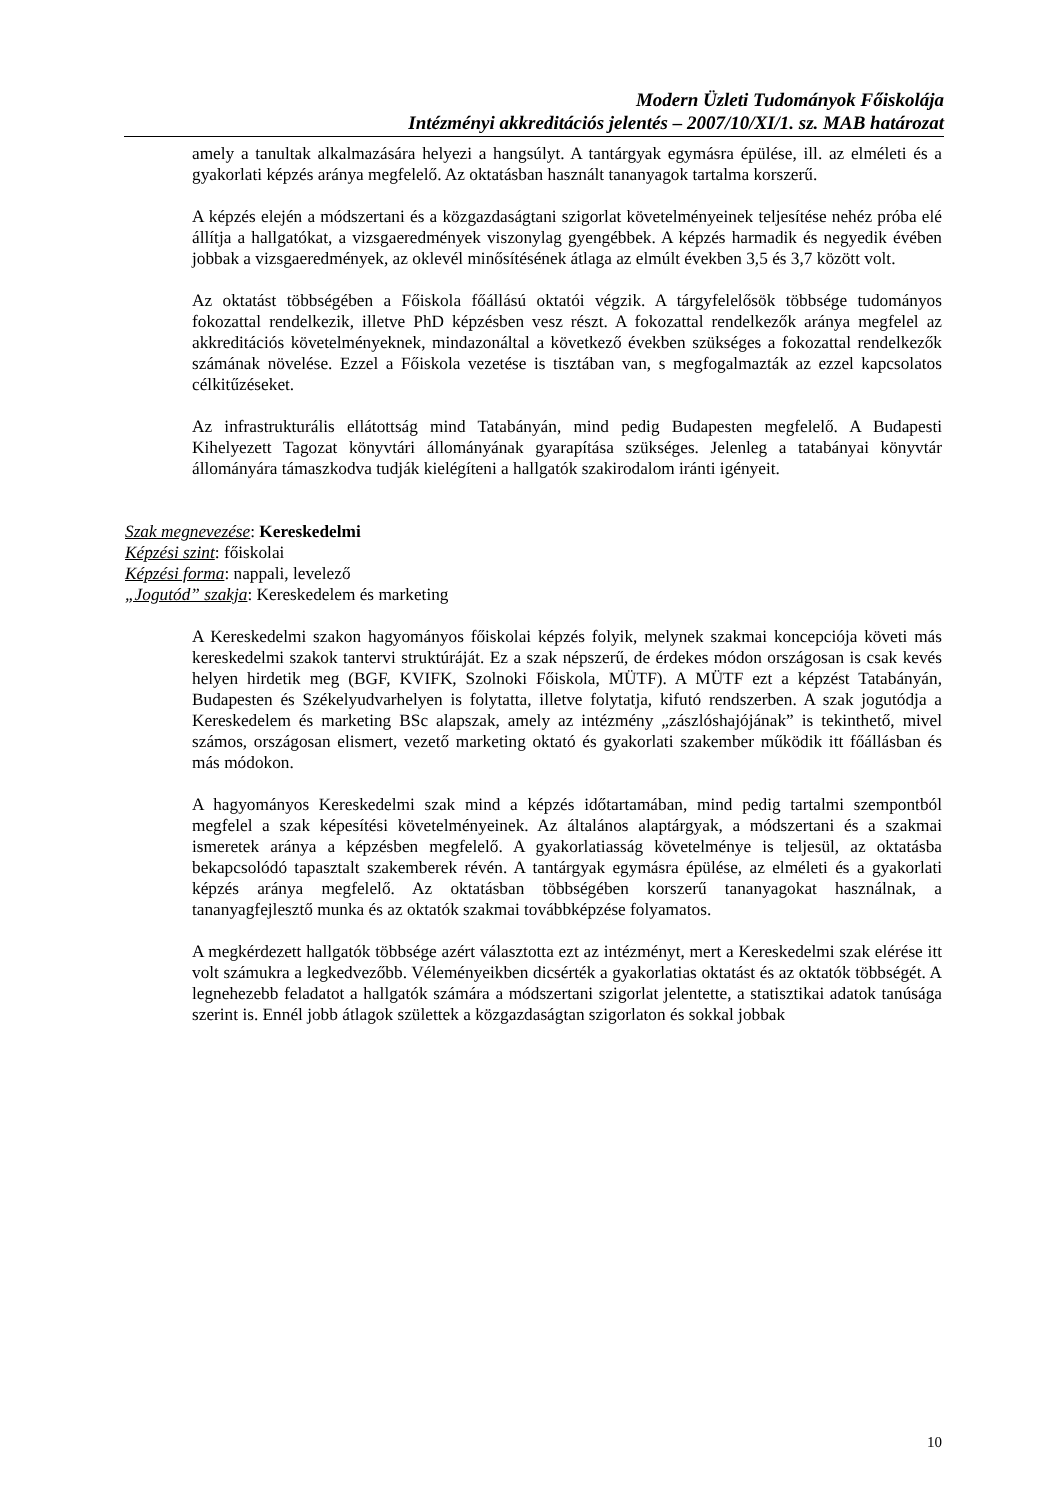Modern Üzleti Tudományok Főiskolája
Intézményi akkreditációs jelentés – 2007/10/XI/1. sz. MAB határozat
amely a tanultak alkalmazására helyezi a hangsúlyt. A tantárgyak egymásra épülése, ill. az elméleti és a gyakorlati képzés aránya megfelelő. Az oktatásban használt tananyagok tartalma korszerű.
A képzés elején a módszertani és a közgazdaságtani szigorlat követelményeinek teljesítése nehéz próba elé állítja a hallgatókat, a vizsgaeredmények viszonylag gyengébbek. A képzés harmadik és negyedik évében jobbak a vizsgaeredmények, az oklevél minősítésének átlaga az elmúlt években 3,5 és 3,7 között volt.
Az oktatást többségében a Főiskola főállású oktatói végzik. A tárgyfelelősök többsége tudományos fokozattal rendelkezik, illetve PhD képzésben vesz részt. A fokozattal rendelkezők aránya megfelel az akkreditációs követelményeknek, mindazonáltal a következő években szükséges a fokozattal rendelkezők számának növelése. Ezzel a Főiskola vezetése is tisztában van, s megfogalmazták az ezzel kapcsolatos célkitűzéseket.
Az infrastrukturális ellátottság mind Tatabányán, mind pedig Budapesten megfelelő. A Budapesti Kihelyezett Tagozat könyvtári állományának gyarapítása szükséges. Jelenleg a tatabányai könyvtár állományára támaszkodva tudják kielégíteni a hallgatók szakirodalom iránti igényeit.
Szak megnevezése: Kereskedelmi
Képzési szint: főiskolai
Képzési forma: nappali, levelező
„Jogutód” szakja: Kereskedelem és marketing
A Kereskedelmi szakon hagyományos főiskolai képzés folyik, melynek szakmai koncepciója követi más kereskedelmi szakok tantervi struktúráját. Ez a szak népszerű, de érdekes módon országosan is csak kevés helyen hirdetik meg (BGF, KVIFK, Szolnoki Főiskola, MÜTF). A MÜTF ezt a képzést Tatabányán, Budapesten és Székelyudvarhelyen is folytatta, illetve folytatja, kifutó rendszerben. A szak jogutódja a Kereskedelem és marketing BSc alapszak, amely az intézmény „zászlóshajójának” is tekinthető, mivel számos, országosan elismert, vezető marketing oktató és gyakorlati szakember működik itt főállásban és más módokon.
A hagyományos Kereskedelmi szak mind a képzés időtartamában, mind pedig tartalmi szempontból megfelel a szak képesítési követelményeinek. Az általános alaptárgyak, a módszertani és a szakmai ismeretek aránya a képzésben megfelelő. A gyakorlatiasság követelménye is teljesül, az oktatásba bekapcsolódó tapasztalt szakemberek révén. A tantárgyak egymásra épülése, az elméleti és a gyakorlati képzés aránya megfelelő. Az oktatásban többségében korszerű tananyagokat használnak, a tananyagfejlesztő munka és az oktatók szakmai továbbképzése folyamatos.
A megkérdezett hallgatók többsége azért választotta ezt az intézményt, mert a Kereskedelmi szak elérése itt volt számukra a legkedvezőbb. Véleményeikben dicsérték a gyakorlatias oktatást és az oktatók többségét. A legnehezebb feladatot a hallgatók számára a módszertani szigorlat jelentette, a statisztikai adatok tanúsága szerint is. Ennél jobb átlagok születtek a közgazdaságtan szigorlaton és sokkal jobbak
10